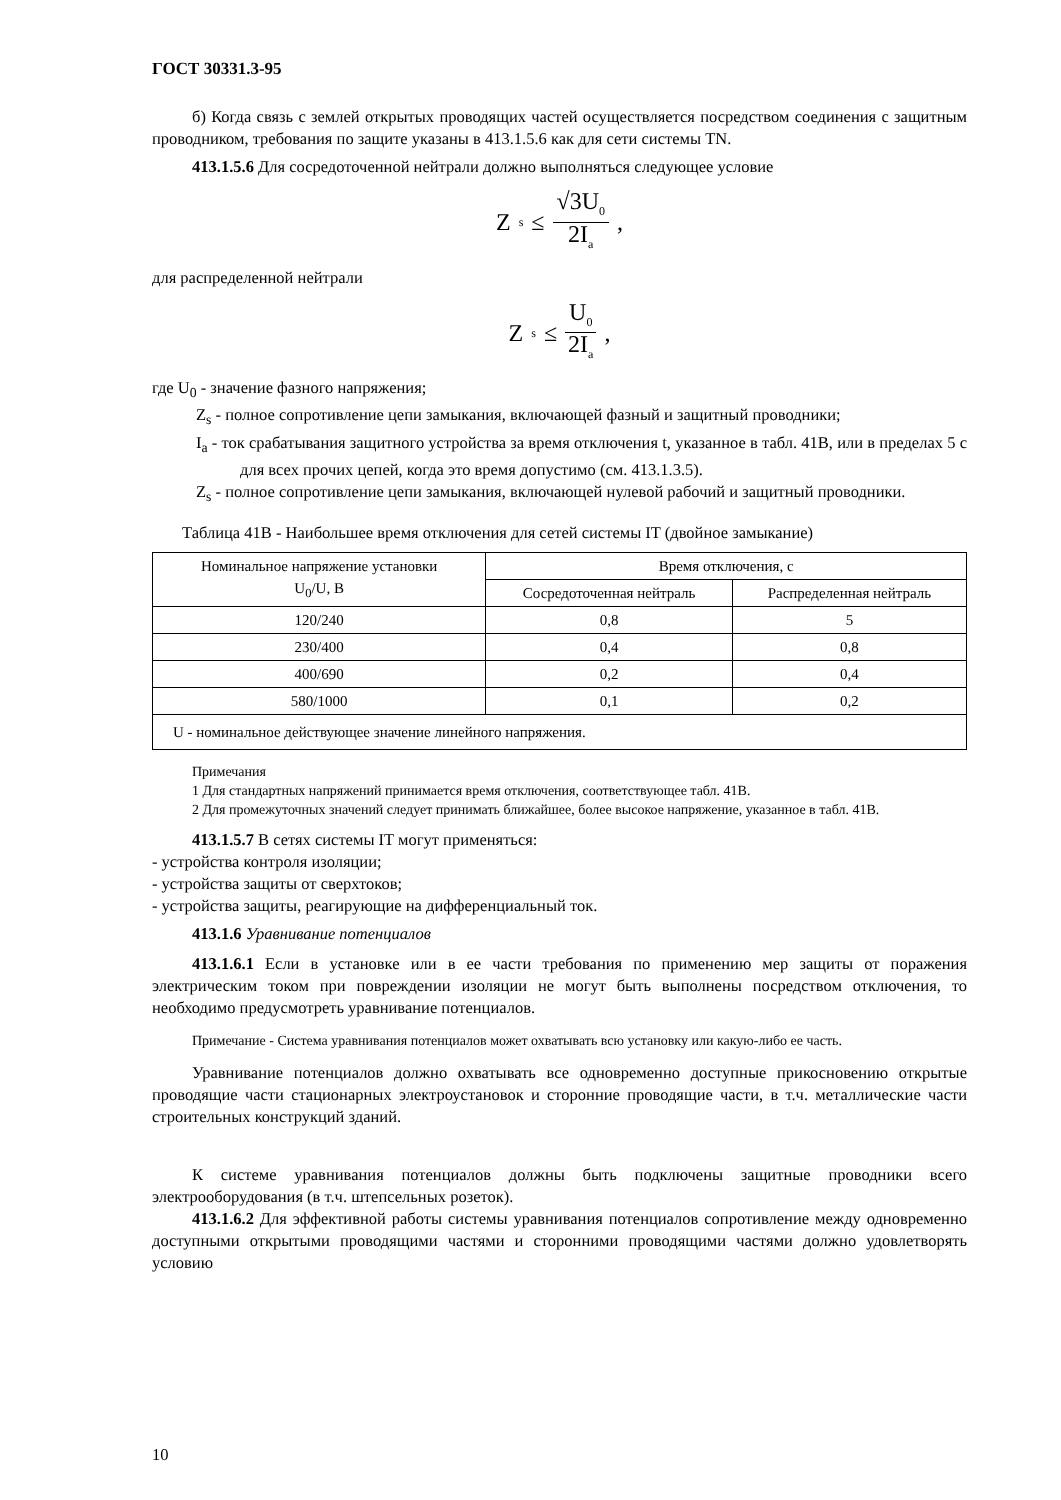ГОСТ 30331.3-95
б) Когда связь с землей открытых проводящих частей осуществляется посредством соединения с защитным проводником, требования по защите указаны в 413.1.5.6 как для сети системы TN.
413.1.5.6 Для сосредоточенной нейтрали должно выполняться следующее условие
Z<sub>s</sub> ≤ √3U<sub>0</sub> 2I<sub>a</sub>,
для распределенной нейтрали
Z<sub>s</sub> ≤ U<sub>0</sub> 2I<sub>a</sub>,
где U<sub>0</sub> - значение фазного напряжения;
Z<sub>s</sub> - полное сопротивление цепи замыкания, включающей фазный и защитный проводники;
I<sub>a</sub> - ток срабатывания защитного устройства за время отключения t, указанное в табл. 41В, или в пределах 5 с для всех прочих цепей, когда это время допустимо (см. 413.1.3.5).
Z<sub>s</sub> - полное сопротивление цепи замыкания, включающей нулевой рабочий и защитный проводники.
Таблица 41В - Наибольшее время отключения для сетей системы IT (двойное замыкание)
| Номинальное напряжение установки U<sub>0</sub>/U, В | Время отключения, с | |
| --- | --- | --- |
| | Сосредоточенная нейтраль | Распределенная нейтраль |
| 120/240 | 0,8 | 5 |
| 230/400 | 0,4 | 0,8 |
| 400/690 | 0,2 | 0,4 |
| 580/1000 | 0,1 | 0,2 |
| U - номинальное действующее значение линейного напряжения. | | |
Примечания
1 Для стандартных напряжений принимается время отключения, соответствующее табл. 41В.
2 Для промежуточных значений следует принимать ближайшее, более высокое напряжение, указанное в табл. 41В.
413.1.5.7 В сетях системы IT могут применяться:
- устройства контроля изоляции;
- устройства защиты от сверхтоков;
- устройства защиты, реагирующие на дифференциальный ток.
413.1.6 Уравнивание потенциалов
413.1.6.1 Если в установке или в ее части требования по применению мер защиты от поражения электрическим током при повреждении изоляции не могут быть выполнены посредством отключения, то необходимо предусмотреть уравнивание потенциалов.
Примечание - Система уравнивания потенциалов может охватывать всю установку или какую-либо ее часть.
Уравнивание потенциалов должно охватывать все одновременно доступные прикосновению открытые проводящие части стационарных электроустановок и сторонние проводящие части, в т.ч. металлические части строительных конструкций зданий.
К системе уравнивания потенциалов должны быть подключены защитные проводники всего электрооборудования (в т.ч. штепсельных розеток).
413.1.6.2 Для эффективной работы системы уравнивания потенциалов сопротивление между одновременно доступными открытыми проводящими частями и сторонними проводящими частями должно удовлетворять условию
10